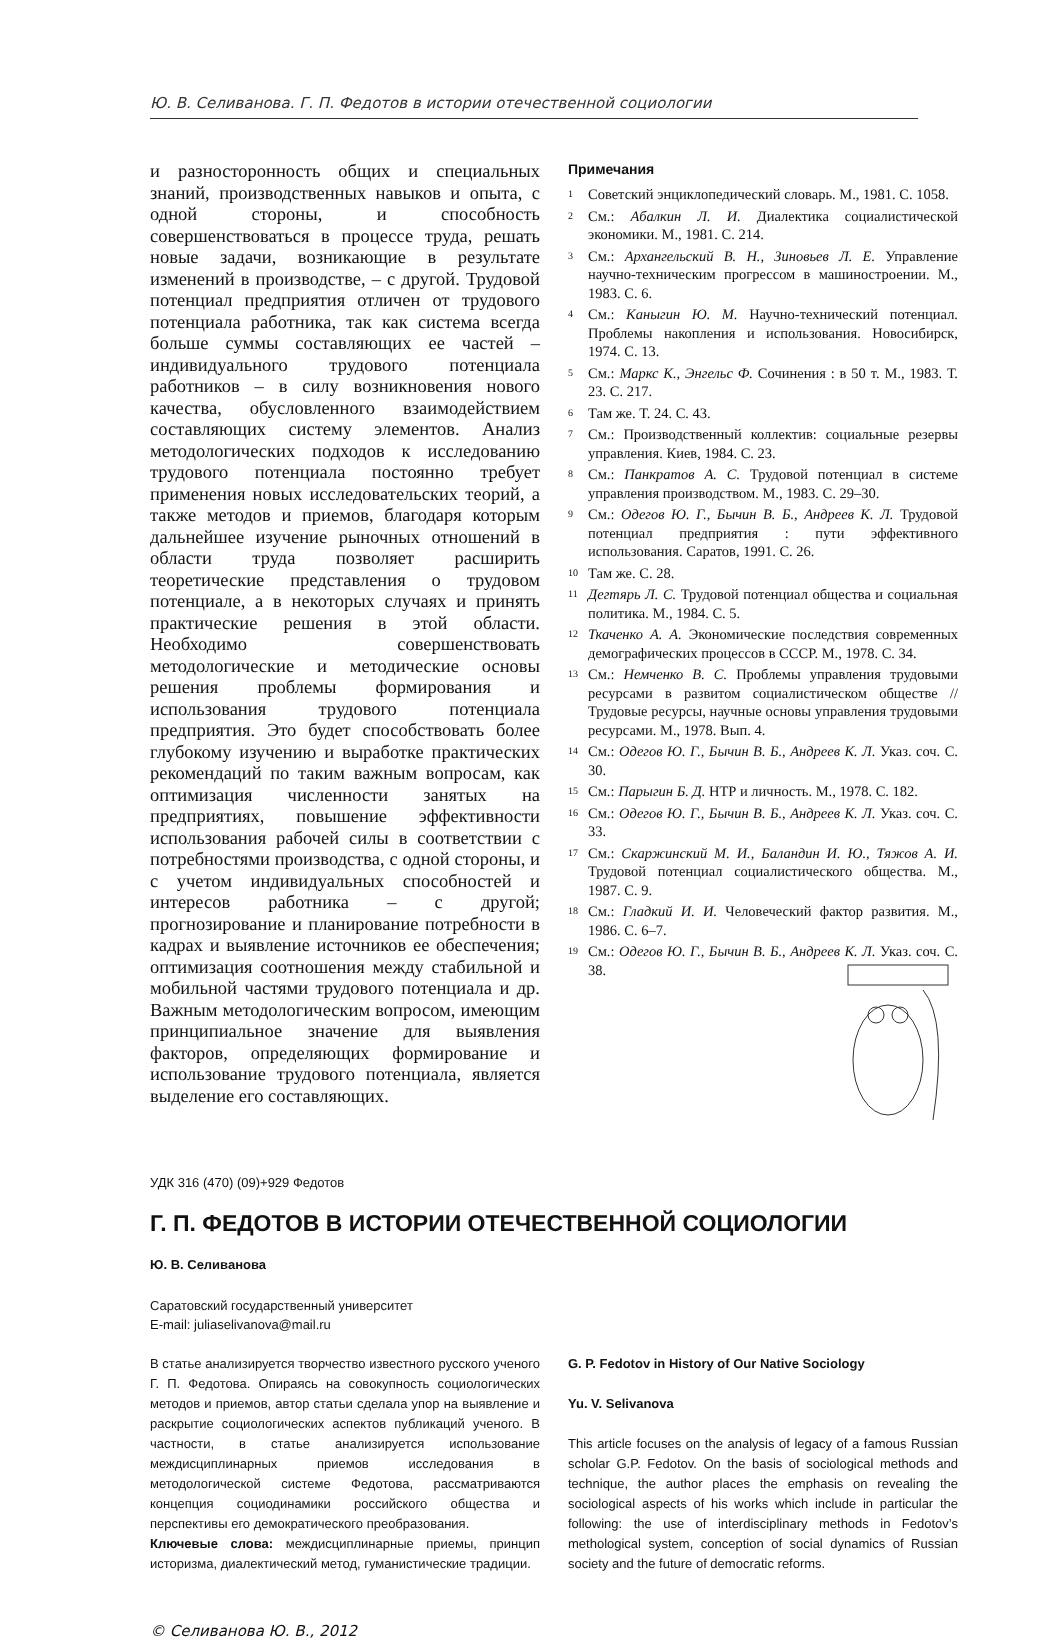Ю. В. Селиванова. Г. П. Федотов в истории отечественной социологии
и разносторонность общих и специальных знаний, производственных навыков и опыта, с одной стороны, и способность совершенствоваться в процессе труда, решать новые задачи, возникающие в результате изменений в производстве, – с другой. Трудовой потенциал предприятия отличен от трудового потенциала работника, так как система всегда больше суммы составляющих ее частей – индивидуального трудового потенциала работников – в силу возникновения нового качества, обусловленного взаимодействием составляющих систему элементов. Анализ методологических подходов к исследованию трудового потенциала постоянно требует применения новых исследовательских теорий, а также методов и приемов, благодаря которым дальнейшее изучение рыночных отношений в области труда позволяет расширить теоретические представления о трудовом потенциале, а в некоторых случаях и принять практические решения в этой области. Необходимо совершенствовать методологические и методические основы решения проблемы формирования и использования трудового потенциала предприятия. Это будет способствовать более глубокому изучению и выработке практических рекомендаций по таким важным вопросам, как оптимизация численности занятых на предприятиях, повышение эффективности использования рабочей силы в соответствии с потребностями производства, с одной стороны, и с учетом индивидуальных способностей и интересов работника – с другой; прогнозирование и планирование потребности в кадрах и выявление источников ее обеспечения; оптимизация соотношения между стабильной и мобильной частями трудового потенциала и др. Важным методологическим вопросом, имеющим принципиальное значение для выявления факторов, определяющих формирование и использование трудового потенциала, является выделение его составляющих.
Примечания
<sup>1</sup> Советский энциклопедический словарь. М., 1981. С. 1058.
<sup>2</sup> См.: Абалкин Л. И. Диалектика социалистической экономики. М., 1981. С. 214.
<sup>3</sup> См.: Архангельский В. Н., Зиновьев Л. Е. Управление научно-техническим прогрессом в машиностроении. М., 1983. С. 6.
<sup>4</sup> См.: Каныгин Ю. М. Научно-технический потенциал. Проблемы накопления и использования. Новосибирск, 1974. С. 13.
<sup>5</sup> См.: Маркс К., Энгельс Ф. Сочинения : в 50 т. М., 1983. Т. 23. С. 217.
<sup>6</sup> Там же. Т. 24. С. 43.
<sup>7</sup> См.: Производственный коллектив: социальные резервы управления. Киев, 1984. С. 23.
<sup>8</sup> См.: Панкратов А. С. Трудовой потенциал в системе управления производством. М., 1983. С. 29–30.
<sup>9</sup> См.: Одегов Ю. Г., Бычин В. Б., Андреев К. Л. Трудовой потенциал предприятия : пути эффективного использования. Саратов, 1991. С. 26.
<sup>10</sup> Там же. С. 28.
<sup>11</sup> Дегтярь Л. С. Трудовой потенциал общества и социальная политика. М., 1984. С. 5.
<sup>12</sup> Ткаченко А. А. Экономические последствия современных демографических процессов в СССР. М., 1978. С. 34.
<sup>13</sup> См.: Немченко В. С. Проблемы управления трудовыми ресурсами в развитом социалистическом обществе // Трудовые ресурсы, научные основы управления трудовыми ресурсами. М., 1978. Вып. 4.
<sup>14</sup> См.: Одегов Ю. Г., Бычин В. Б., Андреев К. Л. Указ. соч. С. 30.
<sup>15</sup> См.: Парыгин Б. Д. НТР и личность. М., 1978. С. 182.
<sup>16</sup> См.: Одегов Ю. Г., Бычин В. Б., Андреев К. Л. Указ. соч. С. 33.
<sup>17</sup> См.: Скаржинский М. И., Баландин И. Ю., Тяжов А. И. Трудовой потенциал социалистического общества. М., 1987. С. 9.
<sup>18</sup> См.: Гладкий И. И. Человеческий фактор развития. М., 1986. С. 6–7.
<sup>19</sup> См.: Одегов Ю. Г., Бычин В. Б., Андреев К. Л. Указ. соч. С. 38.
УДК 316 (470) (09)+929 Федотов
Г. П. ФЕДОТОВ В ИСТОРИИ ОТЕЧЕСТВЕННОЙ СОЦИОЛОГИИ
Ю. В. Селиванова
Саратовский государственный университет
E-mail: juliaselivanova@mail.ru
В статье анализируется творчество известного русского ученого Г. П. Федотова. Опираясь на совокупность социологических методов и приемов, автор статьи сделала упор на выявление и раскрытие социологических аспектов публикаций ученого. В частности, в статье анализируется использование междисциплинарных приемов исследования в методологической системе Федотова, рассматриваются концепция социодинамики российского общества и перспективы его демократического преобразования.
Ключевые слова: междисциплинарные приемы, принцип историзма, диалектический метод, гуманистические традиции.
G. P. Fedotov in History of Our Native Sociology
Yu. V. Selivanova
This article focuses on the analysis of legacy of a famous Russian scholar G.P. Fedotov. On the basis of sociological methods and technique, the author places the emphasis on revealing the sociological aspects of his works which include in particular the following: the use of interdisciplinary methods in Fedotov’s methological system, conception of social dynamics of Russian society and the future of democratic reforms.
© Селиванова Ю. В., 2012